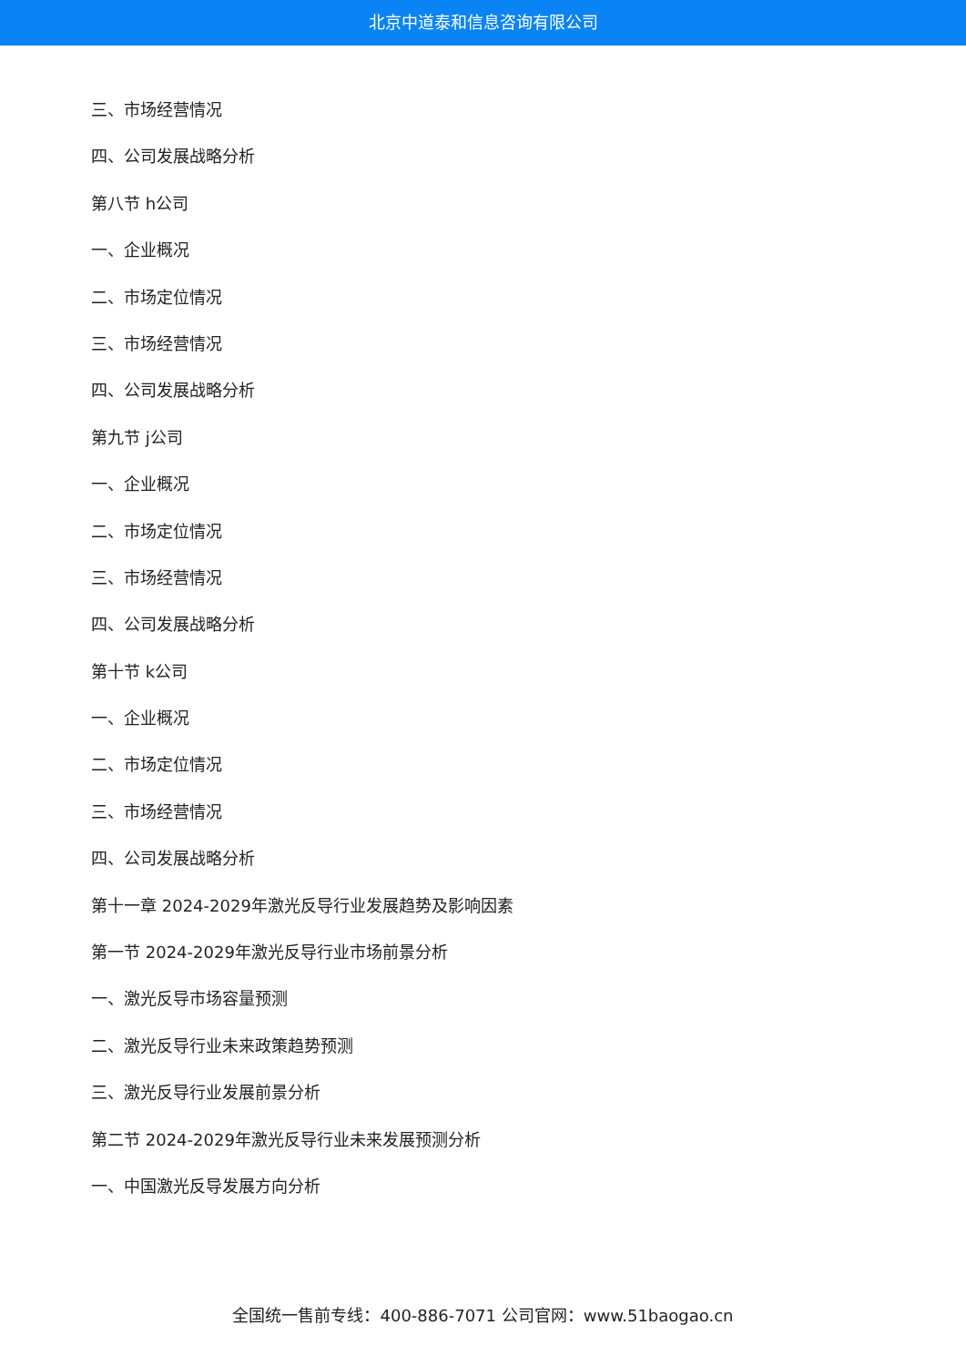北京中道泰和信息咨询有限公司
三、市场经营情况
四、公司发展战略分析
第八节 h公司
一、企业概况
二、市场定位情况
三、市场经营情况
四、公司发展战略分析
第九节 j公司
一、企业概况
二、市场定位情况
三、市场经营情况
四、公司发展战略分析
第十节 k公司
一、企业概况
二、市场定位情况
三、市场经营情况
四、公司发展战略分析
第十一章 2024-2029年激光反导行业发展趋势及影响因素
第一节 2024-2029年激光反导行业市场前景分析
一、激光反导市场容量预测
二、激光反导行业未来政策趋势预测
三、激光反导行业发展前景分析
第二节 2024-2029年激光反导行业未来发展预测分析
一、中国激光反导发展方向分析
全国统一售前专线：400-886-7071 公司官网：www.51baogao.cn